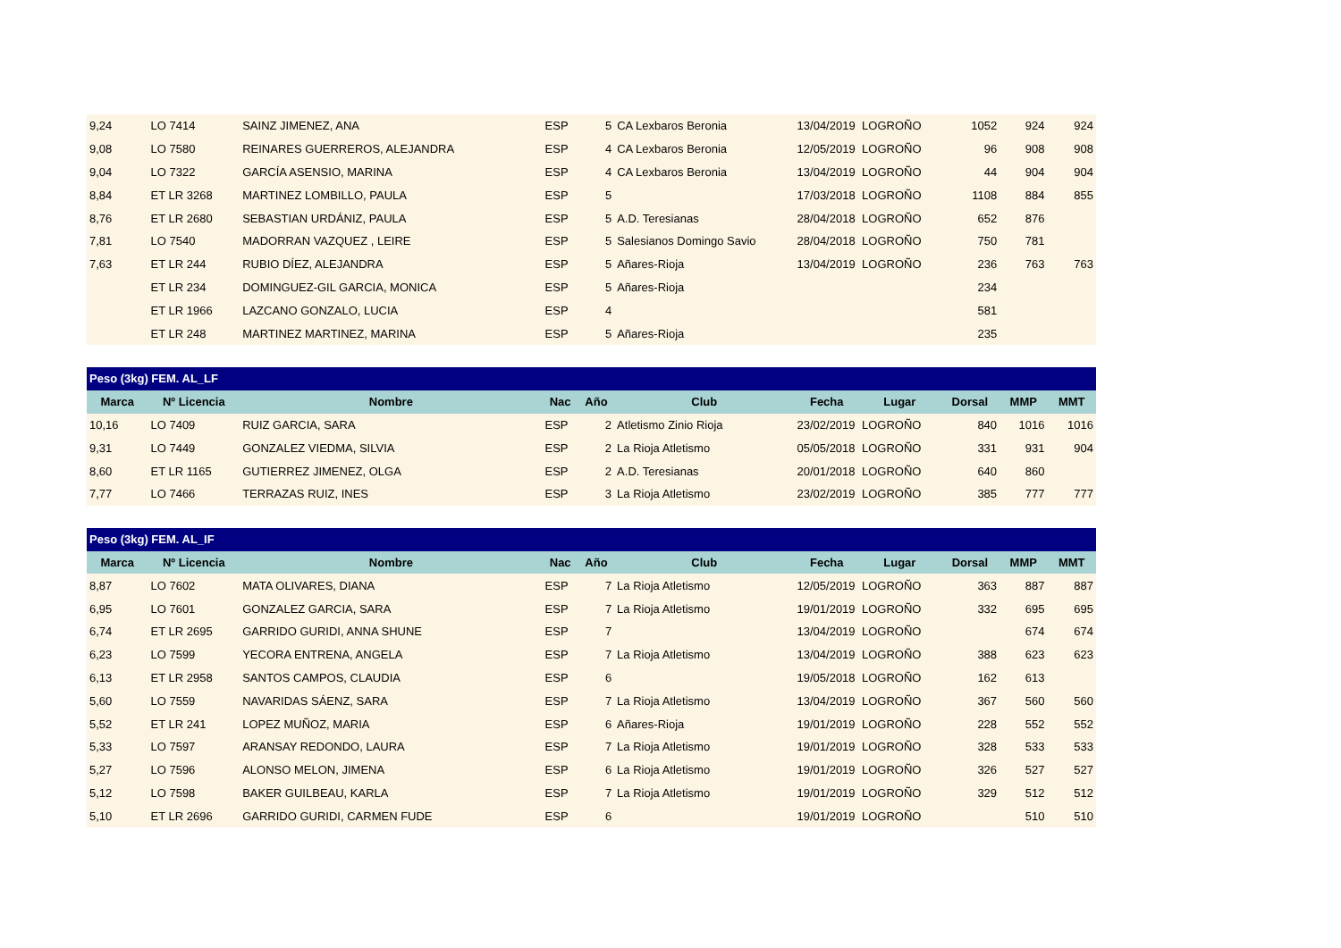| 9,24 | LO 7414 | SAINZ JIMENEZ, ANA | ESP | 5 | CA Lexbaros Beronia | 13/04/2019 | LOGROÑO | 1052 | 924 | 924 |
| 9,08 | LO 7580 | REINARES GUERREROS, ALEJANDRA | ESP | 4 | CA Lexbaros Beronia | 12/05/2019 | LOGROÑO | 96 | 908 | 908 |
| 9,04 | LO 7322 | GARCÍA ASENSIO, MARINA | ESP | 4 | CA Lexbaros Beronia | 13/04/2019 | LOGROÑO | 44 | 904 | 904 |
| 8,84 | ET LR 3268 | MARTINEZ LOMBILLO, PAULA | ESP | 5 | | 17/03/2018 | LOGROÑO | 1108 | 884 | 855 |
| 8,76 | ET LR 2680 | SEBASTIAN URDÁNIZ, PAULA | ESP | 5 | A.D. Teresianas | 28/04/2018 | LOGROÑO | 652 | 876 | |
| 7,81 | LO 7540 | MADORRAN VAZQUEZ , LEIRE | ESP | 5 | Salesianos Domingo Savio | 28/04/2018 | LOGROÑO | 750 | 781 | |
| 7,63 | ET LR 244 | RUBIO DÍEZ, ALEJANDRA | ESP | 5 | Añares-Rioja | 13/04/2019 | LOGROÑO | 236 | 763 | 763 |
| | ET LR 234 | DOMINGUEZ-GIL GARCIA, MONICA | ESP | 5 | Añares-Rioja | | | 234 | | |
| | ET LR 1966 | LAZCANO GONZALO, LUCIA | ESP | 4 | | | | 581 | | |
| | ET LR 248 | MARTINEZ MARTINEZ, MARINA | ESP | 5 | Añares-Rioja | | | 235 | | |
| Peso (3kg) FEM. AL_LF | | | | | | | | | | |
| --- | --- | --- | --- | --- | --- | --- | --- | --- | --- | --- |
| Marca | Nº Licencia | Nombre | Nac | Año | Club | Fecha | Lugar | Dorsal | MMP | MMT |
| 10,16 | LO 7409 | RUIZ GARCIA, SARA | ESP | 2 | Atletismo Zinio Rioja | 23/02/2019 | LOGROÑO | 840 | 1016 | 1016 |
| 9,31 | LO 7449 | GONZALEZ VIEDMA, SILVIA | ESP | 2 | La Rioja Atletismo | 05/05/2018 | LOGROÑO | 331 | 931 | 904 |
| 8,60 | ET LR 1165 | GUTIERREZ JIMENEZ, OLGA | ESP | 2 | A.D. Teresianas | 20/01/2018 | LOGROÑO | 640 | 860 | |
| 7,77 | LO 7466 | TERRAZAS RUIZ, INES | ESP | 3 | La Rioja Atletismo | 23/02/2019 | LOGROÑO | 385 | 777 | 777 |
| Peso (3kg) FEM. AL_IF | | | | | | | | | | |
| --- | --- | --- | --- | --- | --- | --- | --- | --- | --- | --- |
| Marca | Nº Licencia | Nombre | Nac | Año | Club | Fecha | Lugar | Dorsal | MMP | MMT |
| 8,87 | LO 7602 | MATA OLIVARES, DIANA | ESP | 7 | La Rioja Atletismo | 12/05/2019 | LOGROÑO | 363 | 887 | 887 |
| 6,95 | LO 7601 | GONZALEZ GARCIA, SARA | ESP | 7 | La Rioja Atletismo | 19/01/2019 | LOGROÑO | 332 | 695 | 695 |
| 6,74 | ET LR 2695 | GARRIDO GURIDI, ANNA SHUNE | ESP | 7 | | 13/04/2019 | LOGROÑO | | 674 | 674 |
| 6,23 | LO 7599 | YECORA ENTRENA, ANGELA | ESP | 7 | La Rioja Atletismo | 13/04/2019 | LOGROÑO | 388 | 623 | 623 |
| 6,13 | ET LR 2958 | SANTOS CAMPOS, CLAUDIA | ESP | 6 | | 19/05/2018 | LOGROÑO | 162 | 613 | |
| 5,60 | LO 7559 | NAVARIDAS SÁENZ, SARA | ESP | 7 | La Rioja Atletismo | 13/04/2019 | LOGROÑO | 367 | 560 | 560 |
| 5,52 | ET LR 241 | LOPEZ MUÑOZ, MARIA | ESP | 6 | Añares-Rioja | 19/01/2019 | LOGROÑO | 228 | 552 | 552 |
| 5,33 | LO 7597 | ARANSAY REDONDO, LAURA | ESP | 7 | La Rioja Atletismo | 19/01/2019 | LOGROÑO | 328 | 533 | 533 |
| 5,27 | LO 7596 | ALONSO MELON, JIMENA | ESP | 6 | La Rioja Atletismo | 19/01/2019 | LOGROÑO | 326 | 527 | 527 |
| 5,12 | LO 7598 | BAKER GUILBEAU, KARLA | ESP | 7 | La Rioja Atletismo | 19/01/2019 | LOGROÑO | 329 | 512 | 512 |
| 5,10 | ET LR 2696 | GARRIDO GURIDI, CARMEN FUDE | ESP | 6 | | 19/01/2019 | LOGROÑO | | 510 | 510 |